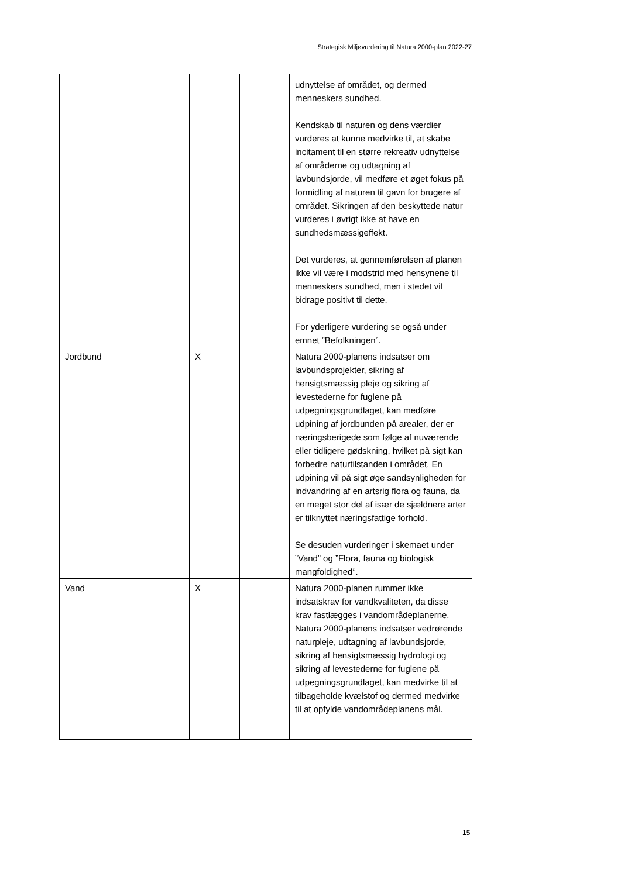Strategisk Miljøvurdering til Natura 2000-plan 2022-27
| | | | udnyttelse af området, og dermed menneskers sundhed. Kendskab til naturen og dens værdier vurderes at kunne medvirke til, at skabe incitament til en større rekreativ udnyttelse af områderne og udtagning af lavbundsjorde, vil medføre et øget fokus på formidling af naturen til gavn for brugere af området. Sikringen af den beskyttede natur vurderes i øvrigt ikke at have en sundhedsmæssigeffekt. Det vurderes, at gennemførelsen af planen ikke vil være i modstrid med hensynene til menneskers sundhed, men i stedet vil bidrage positivt til dette. For yderligere vurdering se også under emnet ”Befolkningen”. |
| Jordbund | X | | Natura 2000-planens indsatser om lavbundsprojekter, sikring af hensigtsmæssig pleje og sikring af levestederne for fuglene på udpegningsgrundlaget, kan medføre udpining af jordbunden på arealer, der er næringsberigede som følge af nuværende eller tidligere gødskning, hvilket på sigt kan forbedre naturtilstanden i området. En udpining vil på sigt øge sandsynligheden for indvandring af en artsrig flora og fauna, da en meget stor del af især de sjældnere arter er tilknyttet næringsfattige forhold. Se desuden vurderinger i skemaet under ”Vand” og ”Flora, fauna og biologisk mangfoldighed”. |
| Vand | X | | Natura 2000-planen rummer ikke indsatskrav for vandkvaliteten, da disse krav fastlægges i vandområdeplanerne. Natura 2000-planens indsatser vedrørende naturpleje, udtagning af lavbundsjorde, sikring af hensigtsmæssig hydrologi og sikring af levestederne for fuglene på udpegningsgrundlaget, kan medvirke til at tilbageholde kvælstof og dermed medvirke til at opfylde vandområdeplanens mål. |
15